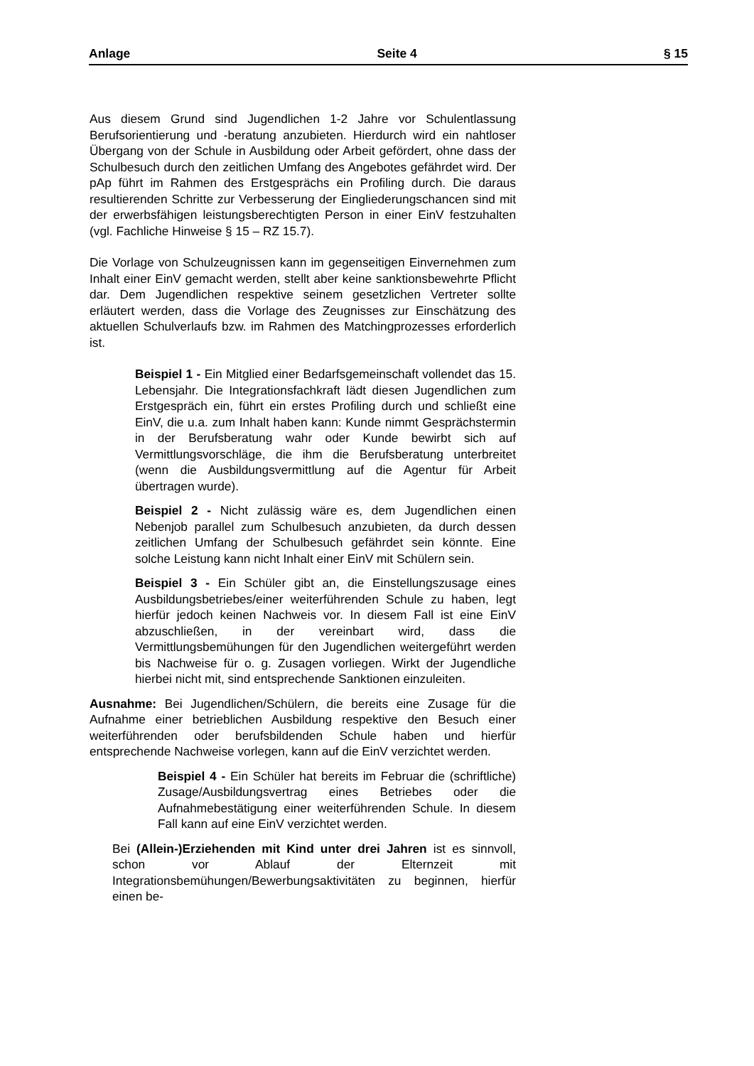Anlage Seite 4 § 15
Aus diesem Grund sind Jugendlichen 1-2 Jahre vor Schulentlassung Berufsorientierung und -beratung anzubieten. Hierdurch wird ein nahtloser Übergang von der Schule in Ausbildung oder Arbeit gefördert, ohne dass der Schulbesuch durch den zeitlichen Umfang des Angebotes gefährdet wird. Der pAp führt im Rahmen des Erstgesprächs ein Profiling durch. Die daraus resultierenden Schritte zur Verbesserung der Eingliederungschancen sind mit der erwerbsfähigen leistungsberechtigten Person in einer EinV festzuhalten (vgl. Fachliche Hinweise § 15 – RZ 15.7).
Die Vorlage von Schulzeugnissen kann im gegenseitigen Einvernehmen zum Inhalt einer EinV gemacht werden, stellt aber keine sanktionsbewehrte Pflicht dar. Dem Jugendlichen respektive seinem gesetzlichen Vertreter sollte erläutert werden, dass die Vorlage des Zeugnisses zur Einschätzung des aktuellen Schulverlaufs bzw. im Rahmen des Matchingprozesses erforderlich ist.
Beispiel 1 - Ein Mitglied einer Bedarfsgemeinschaft vollendet das 15. Lebensjahr. Die Integrationsfachkraft lädt diesen Jugendlichen zum Erstgespräch ein, führt ein erstes Profiling durch und schließt eine EinV, die u.a. zum Inhalt haben kann: Kunde nimmt Gesprächstermin in der Berufsberatung wahr oder Kunde bewirbt sich auf Vermittlungsvorschläge, die ihm die Berufsberatung unterbreitet (wenn die Ausbildungsvermittlung auf die Agentur für Arbeit übertragen wurde).
Beispiel 2 - Nicht zulässig wäre es, dem Jugendlichen einen Nebenjob parallel zum Schulbesuch anzubieten, da durch dessen zeitlichen Umfang der Schulbesuch gefährdet sein könnte. Eine solche Leistung kann nicht Inhalt einer EinV mit Schülern sein.
Beispiel 3 - Ein Schüler gibt an, die Einstellungszusage eines Ausbildungsbetriebes/einer weiterführenden Schule zu haben, legt hierfür jedoch keinen Nachweis vor. In diesem Fall ist eine EinV abzuschließen, in der vereinbart wird, dass die Vermittlungsbemühungen für den Jugendlichen weitergeführt werden bis Nachweise für o. g. Zusagen vorliegen. Wirkt der Jugendliche hierbei nicht mit, sind entsprechende Sanktionen einzuleiten.
Ausnahme: Bei Jugendlichen/Schülern, die bereits eine Zusage für die Aufnahme einer betrieblichen Ausbildung respektive den Besuch einer weiterführenden oder berufsbildenden Schule haben und hierfür entsprechende Nachweise vorlegen, kann auf die EinV verzichtet werden.
Beispiel 4 - Ein Schüler hat bereits im Februar die (schriftliche) Zusage/Ausbildungsvertrag eines Betriebes oder die Aufnahmebestätigung einer weiterführenden Schule. In diesem Fall kann auf eine EinV verzichtet werden.
Bei (Allein-)Erziehenden mit Kind unter drei Jahren ist es sinnvoll, schon vor Ablauf der Elternzeit mit Integrationsbemühungen/Bewerbungsaktivitäten zu beginnen, hierfür einen be-